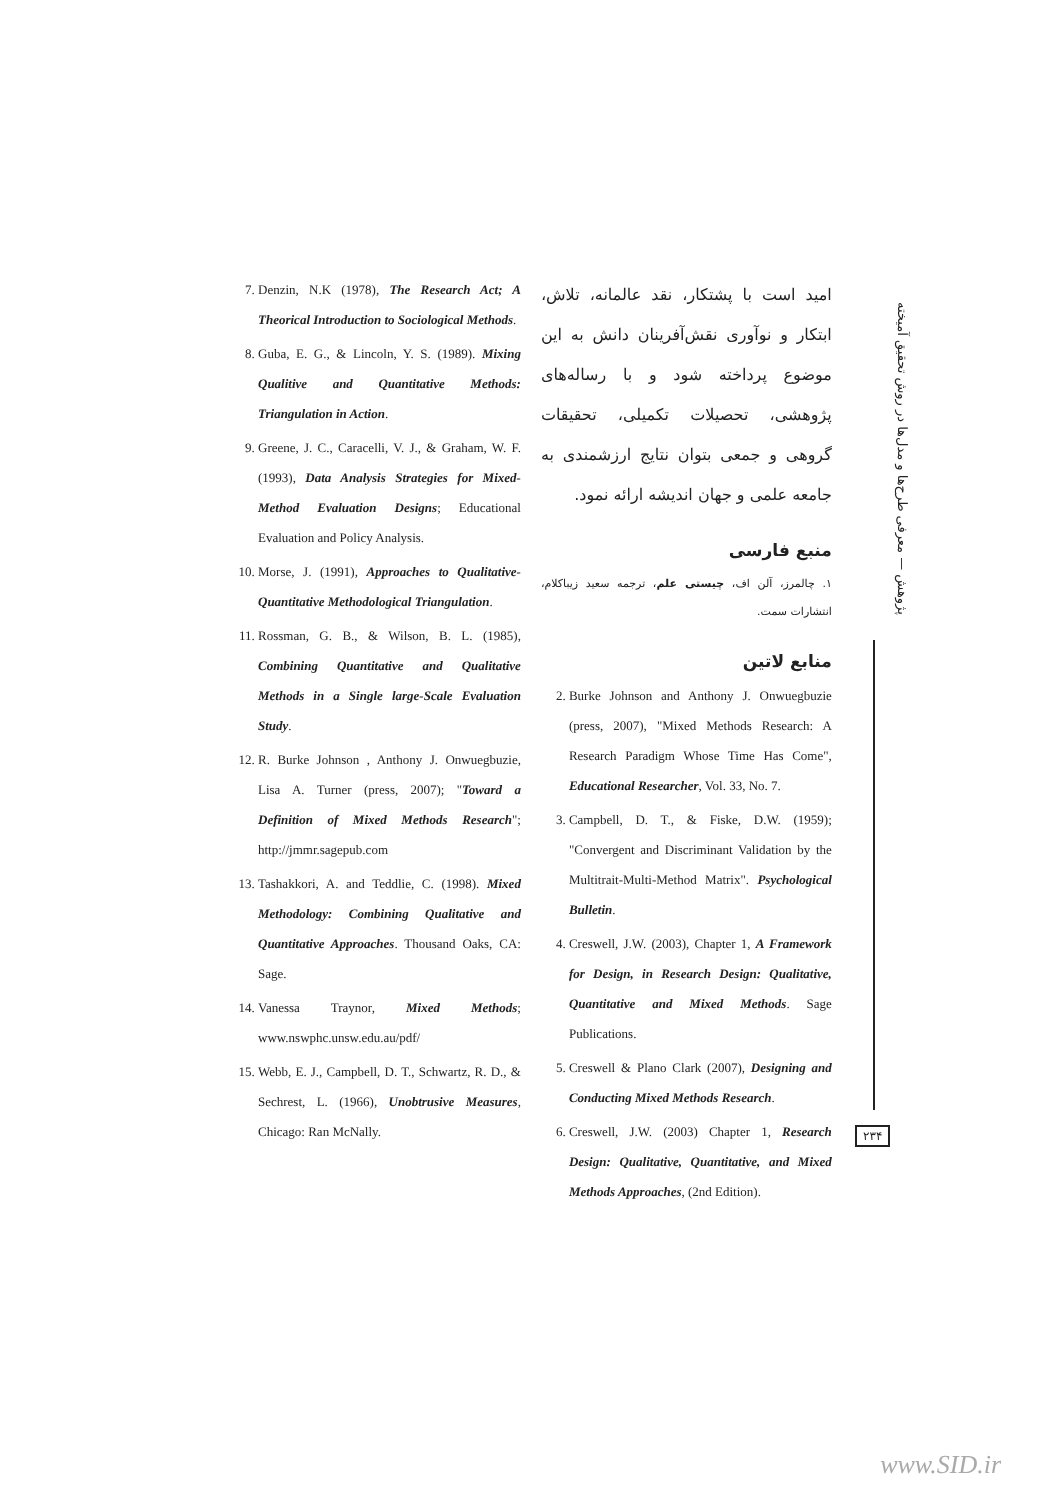پژوهش — معرفی طرح‌ها و مدل‌ها در روش تحقیق آمیخته
امید است با پشتکار، نقد عالمانه، تلاش، ابتکار و نوآوری نقش‌آفرینان دانش به این موضوع پرداخته شود و با رساله‌های پژوهشی، تحصیلات تکمیلی، تحقیقات گروهی و جمعی بتوان نتایج ارزشمندی به جامعه علمی و جهان اندیشه ارائه نمود.
منبع فارسی
۱. چالمرز، آلن اف، چیستی علم، ترجمه سعید زیباکلام، انتشارات سمت.
منابع لاتین
2. Burke Johnson and Anthony J. Onwuegbuzie (press, 2007), "Mixed Methods Research: A Research Paradigm Whose Time Has Come", Educational Researcher, Vol. 33, No. 7.
3. Campbell, D. T., & Fiske, D.W. (1959); "Convergent and Discriminant Validation by the Multitrait-Multi-Method Matrix". Psychological Bulletin.
4. Creswell, J.W. (2003), Chapter 1, A Framework for Design, in Research Design: Qualitative, Quantitative and Mixed Methods. Sage Publications.
5. Creswell & Plano Clark (2007), Designing and Conducting Mixed Methods Research.
6. Creswell, J.W. (2003) Chapter 1, Research Design: Qualitative, Quantitative, and Mixed Methods Approaches, (2nd Edition).
7. Denzin, N.K (1978), The Research Act; A Theorical Introduction to Sociological Methods.
8. Guba, E. G., & Lincoln, Y. S. (1989). Mixing Qualitive and Quantitative Methods: Triangulation in Action.
9. Greene, J. C., Caracelli, V. J., & Graham, W. F. (1993), Data Analysis Strategies for Mixed-Method Evaluation Designs; Educational Evaluation and Policy Analysis.
10. Morse, J. (1991), Approaches to Qualitative-Quantitative Methodological Triangulation.
11. Rossman, G. B., & Wilson, B. L. (1985), Combining Quantitative and Qualitative Methods in a Single large-Scale Evaluation Study.
12. R. Burke Johnson , Anthony J. Onwuegbuzie, Lisa A. Turner (press, 2007); "Toward a Definition of Mixed Methods Research"; http://jmmr.sagepub.com
13. Tashakkori, A. and Teddlie, C. (1998). Mixed Methodology: Combining Qualitative and Quantitative Approaches. Thousand Oaks, CA: Sage.
14. Vanessa Traynor, Mixed Methods; www.nswphc.unsw.edu.au/pdf/
15. Webb, E. J., Campbell, D. T., Schwartz, R. D., & Sechrest, L. (1966), Unobtrusive Measures, Chicago: Ran McNally.
۲۳۴
www.SID.ir